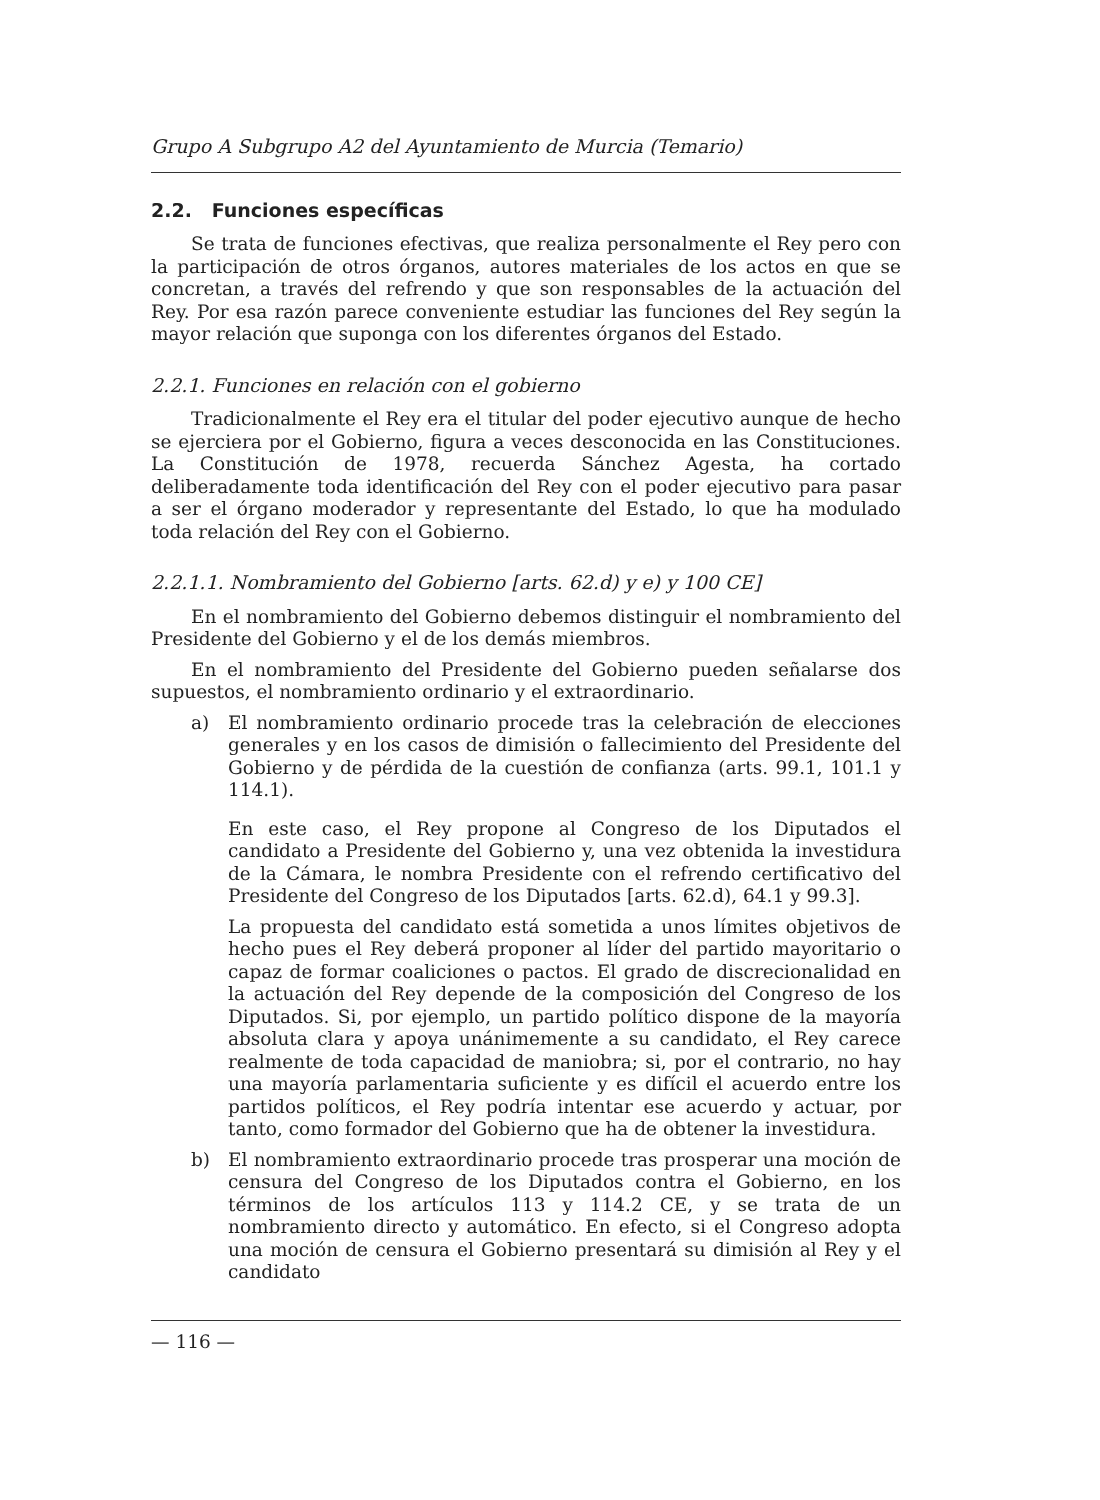Grupo A Subgrupo A2 del Ayuntamiento de Murcia (Temario)
2.2. Funciones específicas
Se trata de funciones efectivas, que realiza personalmente el Rey pero con la participación de otros órganos, autores materiales de los actos en que se concretan, a través del refrendo y que son responsables de la actuación del Rey. Por esa razón parece conveniente estudiar las funciones del Rey según la mayor relación que suponga con los diferentes órganos del Estado.
2.2.1. Funciones en relación con el gobierno
Tradicionalmente el Rey era el titular del poder ejecutivo aunque de hecho se ejerciera por el Gobierno, figura a veces desconocida en las Constituciones. La Constitución de 1978, recuerda Sánchez Agesta, ha cortado deliberadamente toda identificación del Rey con el poder ejecutivo para pasar a ser el órgano moderador y representante del Estado, lo que ha modulado toda relación del Rey con el Gobierno.
2.2.1.1. Nombramiento del Gobierno [arts. 62.d) y e) y 100 CE]
En el nombramiento del Gobierno debemos distinguir el nombramiento del Presidente del Gobierno y el de los demás miembros.
En el nombramiento del Presidente del Gobierno pueden señalarse dos supuestos, el nombramiento ordinario y el extraordinario.
a) El nombramiento ordinario procede tras la celebración de elecciones generales y en los casos de dimisión o fallecimiento del Presidente del Gobierno y de pérdida de la cuestión de confianza (arts. 99.1, 101.1 y 114.1).
En este caso, el Rey propone al Congreso de los Diputados el candidato a Presidente del Gobierno y, una vez obtenida la investidura de la Cámara, le nombra Presidente con el refrendo certificativo del Presidente del Congreso de los Diputados [arts. 62.d), 64.1 y 99.3].
La propuesta del candidato está sometida a unos límites objetivos de hecho pues el Rey deberá proponer al líder del partido mayoritario o capaz de formar coaliciones o pactos. El grado de discrecionalidad en la actuación del Rey depende de la composición del Congreso de los Diputados. Si, por ejemplo, un partido político dispone de la mayoría absoluta clara y apoya unánimemente a su candidato, el Rey carece realmente de toda capacidad de maniobra; si, por el contrario, no hay una mayoría parlamentaria suficiente y es difícil el acuerdo entre los partidos políticos, el Rey podría intentar ese acuerdo y actuar, por tanto, como formador del Gobierno que ha de obtener la investidura.
b) El nombramiento extraordinario procede tras prosperar una moción de censura del Congreso de los Diputados contra el Gobierno, en los términos de los artículos 113 y 114.2 CE, y se trata de un nombramiento directo y automático. En efecto, si el Congreso adopta una moción de censura el Gobierno presentará su dimisión al Rey y el candidato
— 116 —